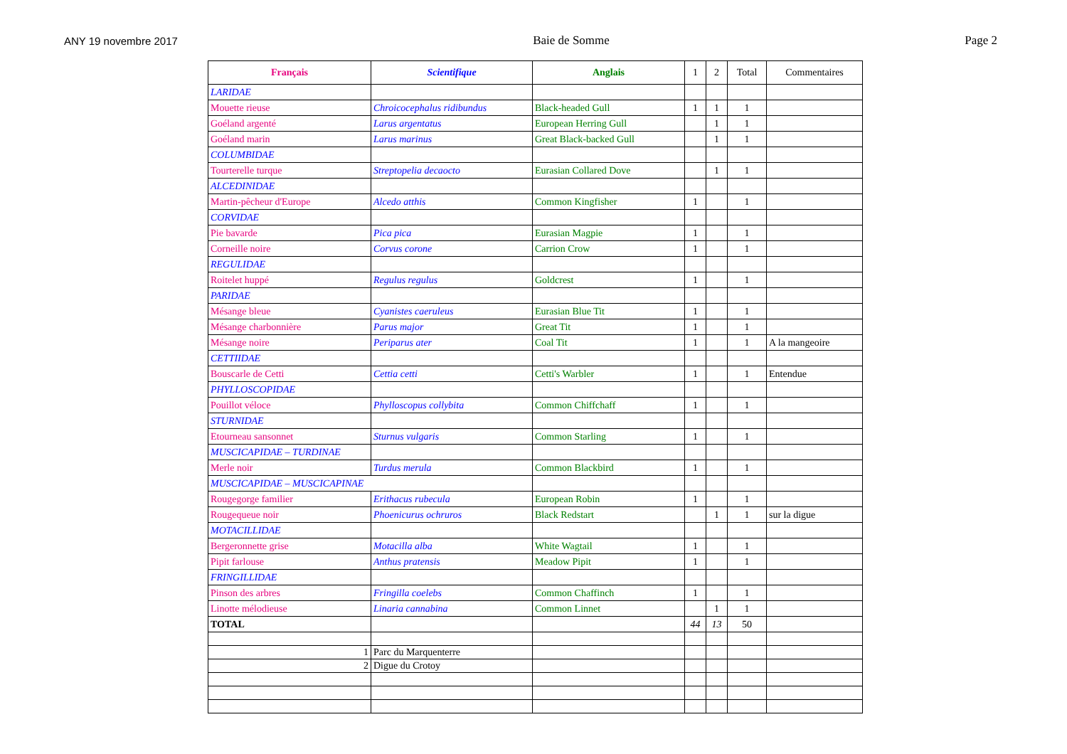ANY 19 novembre 2017 Baie de Somme Page 2
| Français | Scientifique | Anglais | 1 | 2 | Total | Commentaires |
| --- | --- | --- | --- | --- | --- | --- |
| LARIDAE | | | | | | |
| Mouette rieuse | Chroicocephalus ridibundus | Black-headed Gull | 1 | 1 | 1 | |
| Goéland argenté | Larus argentatus | European Herring Gull | | 1 | 1 | |
| Goéland marin | Larus marinus | Great Black-backed Gull | | 1 | 1 | |
| COLUMBIDAE | | | | | | |
| Tourterelle turque | Streptopelia decaocto | Eurasian Collared Dove | | 1 | 1 | |
| ALCEDINIDAE | | | | | | |
| Martin-pêcheur d'Europe | Alcedo atthis | Common Kingfisher | 1 | | 1 | |
| CORVIDAE | | | | | | |
| Pie bavarde | Pica pica | Eurasian Magpie | 1 | | 1 | |
| Corneille noire | Corvus corone | Carrion Crow | 1 | | 1 | |
| REGULIDAE | | | | | | |
| Roitelet huppé | Regulus regulus | Goldcrest | 1 | | 1 | |
| PARIDAE | | | | | | |
| Mésange bleue | Cyanistes caeruleus | Eurasian Blue Tit | 1 | | 1 | |
| Mésange charbonnière | Parus major | Great Tit | 1 | | 1 | |
| Mésange noire | Periparus ater | Coal Tit | 1 | | 1 | A la mangeoire |
| CETTIIDAE | | | | | | |
| Bouscarle de Cetti | Cettia cetti | Cetti's Warbler | 1 | | 1 | Entendue |
| PHYLLOSCOPIDAE | | | | | | |
| Pouillot véloce | Phylloscopus collybita | Common Chiffchaff | 1 | | 1 | |
| STURNIDAE | | | | | | |
| Etourneau sansonnet | Sturnus vulgaris | Common Starling | 1 | | 1 | |
| MUSCICAPIDAE – TURDINAE | | | | | | |
| Merle noir | Turdus merula | Common Blackbird | 1 | | 1 | |
| MUSCICAPIDAE – MUSCICAPINAE | | | | | | |
| Rougegorge familier | Erithacus rubecula | European Robin | 1 | | 1 | |
| Rougequeue noir | Phoenicurus ochruros | Black Redstart | | 1 | 1 | sur la digue |
| MOTACILLIDAE | | | | | | |
| Bergeronnette grise | Motacilla alba | White Wagtail | 1 | | 1 | |
| Pipit farlouse | Anthus pratensis | Meadow Pipit | 1 | | 1 | |
| FRINGILLIDAE | | | | | | |
| Pinson des arbres | Fringilla coelebs | Common Chaffinch | 1 | | 1 | |
| Linotte mélodieuse | Linaria cannabina | Common Linnet | | 1 | 1 | |
| TOTAL | | | 44 | 13 | 50 | |
| 1 | Parc du Marquenterre | | | | | |
| 2 | Digue du Crotoy | | | | | |